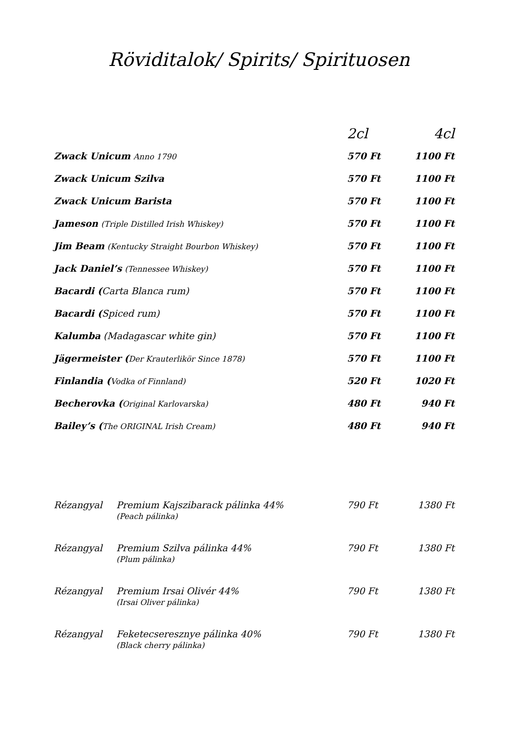Röviditalok/ Spirits/ Spirituosen
| | 2cl | 4cl |
| --- | --- | --- |
| Zwack Unicum Anno 1790 | 570 Ft | 1100 Ft |
| Zwack Unicum Szilva | 570 Ft | 1100 Ft |
| Zwack Unicum Barista | 570 Ft | 1100 Ft |
| Jameson (Triple Distilled Irish Whiskey) | 570 Ft | 1100 Ft |
| Jim Beam (Kentucky Straight Bourbon Whiskey) | 570 Ft | 1100 Ft |
| Jack Daniel’s (Tennessee Whiskey) | 570 Ft | 1100 Ft |
| Bacardi ( Carta Blanca rum) | 570 Ft | 1100 Ft |
| Bacardi ( Spiced rum) | 570 Ft | 1100 Ft |
| Kalumba (Madagascar white gin) | 570 Ft | 1100 Ft |
| Jägermeister ( Der Krauterlikör Since 1878) | 570 Ft | 1100 Ft |
| Finlandia ( Vodka of Finnland) | 520 Ft | 1020 Ft |
| Becherovka ( Original Karlovarska) | 480 Ft | 940 Ft |
| Bailey’s ( The ORIGINAL Irish Cream) | 480 Ft | 940 Ft |
| Rézangyal | Premium Kajszibarack pálinka 44% (Peach pálinka) | 790 Ft | 1380 Ft |
| Rézangyal | Premium Szilva pálinka 44% (Plum pálinka) | 790 Ft | 1380 Ft |
| Rézangyal | Premium Irsai Olivér 44% (Irsai Oliver pálinka) | 790 Ft | 1380 Ft |
| Rézangyal | Feketecseresznye pálinka 40% (Black cherry pálinka) | 790 Ft | 1380 Ft |